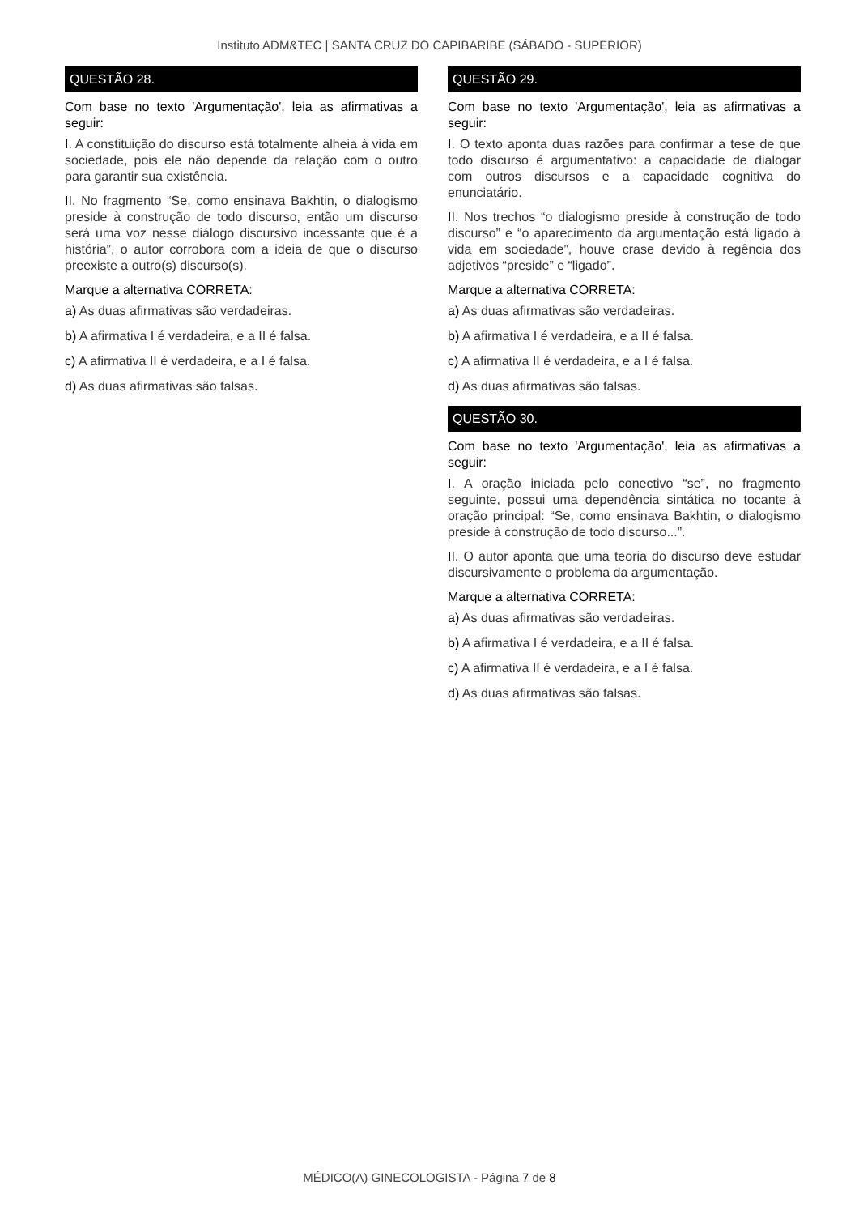Instituto ADM&TEC | SANTA CRUZ DO CAPIBARIBE (SÁBADO - SUPERIOR)
QUESTÃO 28.
Com base no texto 'Argumentação', leia as afirmativas a seguir:
I. A constituição do discurso está totalmente alheia à vida em sociedade, pois ele não depende da relação com o outro para garantir sua existência.
II. No fragmento “Se, como ensinava Bakhtin, o dialogismo preside à construção de todo discurso, então um discurso será uma voz nesse diálogo discursivo incessante que é a história”, o autor corrobora com a ideia de que o discurso preexiste a outro(s) discurso(s).
Marque a alternativa CORRETA:
a) As duas afirmativas são verdadeiras.
b) A afirmativa I é verdadeira, e a II é falsa.
c) A afirmativa II é verdadeira, e a I é falsa.
d) As duas afirmativas são falsas.
QUESTÃO 29.
Com base no texto 'Argumentação', leia as afirmativas a seguir:
I. O texto aponta duas razões para confirmar a tese de que todo discurso é argumentativo: a capacidade de dialogar com outros discursos e a capacidade cognitiva do enunciatário.
II. Nos trechos “o dialogismo preside à construção de todo discurso” e “o aparecimento da argumentação está ligado à vida em sociedade”, houve crase devido à regência dos adjetivos “preside” e “ligado”.
Marque a alternativa CORRETA:
a) As duas afirmativas são verdadeiras.
b) A afirmativa I é verdadeira, e a II é falsa.
c) A afirmativa II é verdadeira, e a I é falsa.
d) As duas afirmativas são falsas.
QUESTÃO 30.
Com base no texto 'Argumentação', leia as afirmativas a seguir:
I. A oração iniciada pelo conectivo “se”, no fragmento seguinte, possui uma dependência sintática no tocante à oração principal: “Se, como ensinava Bakhtin, o dialogismo preside à construção de todo discurso...”.
II. O autor aponta que uma teoria do discurso deve estudar discursivamente o problema da argumentação.
Marque a alternativa CORRETA:
a) As duas afirmativas são verdadeiras.
b) A afirmativa I é verdadeira, e a II é falsa.
c) A afirmativa II é verdadeira, e a I é falsa.
d) As duas afirmativas são falsas.
MÉDICO(A) GINECOLOGISTA - Página 7 de 8